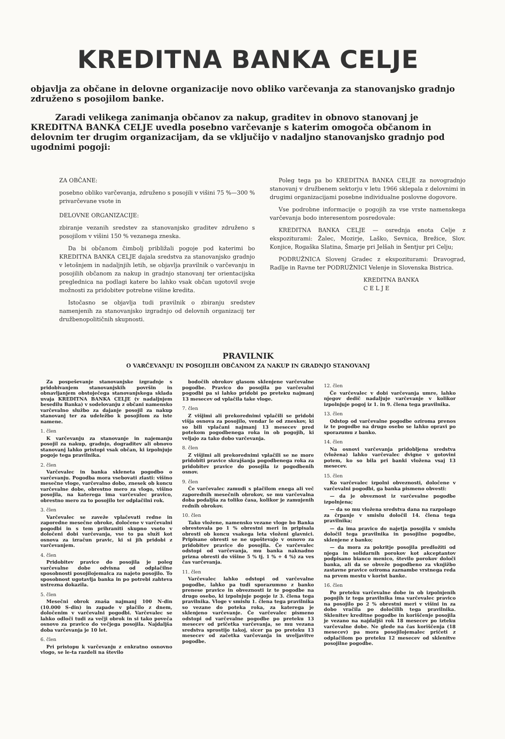KREDITNA BANKA CELJE
objavlja za občane in delovne organizacije novo obliko varčevanja za stanovanjsko gradnjo združeno s posojilom banke.
Zaradi velikega zanimanja občanov za nakup, graditev in obnovo stanovanj je KREDITNA BANKA CELJE uvedla posebno varčevanje s katerim omogoča občanom in delovnim ter drugim organizacijam, da se vključijo v nadaljno stanovanjsko gradnjo pod ugodnimi pogoji:
ZA OBČANE:
posebno obliko varčevanja, združeno s posojili v višini 75 %—300 % privarčevane vsote in
DELOVNE ORGANIZACIJE:
zbiranje vezanih sredstev za stanovanjsko graditev združeno s posojilom v višini 150 % vezanega zneska.
Da bi občanom čimbolj približali pogoje pod katerimi bo KREDITNA BANKA CELJE dajala sredstva za stanovanjsko gradnjo v letošnjem in nadaljnjih letih, se objavlja pravilnik o varčevanju in posojilih občanom za nakup in gradnjo stanovanj ter orientacijska preglednica na podlagi katere bo lahko vsak občan ugotovil svoje možnosti za pridobitev potrebne višine kredita.
Istočasno se objavlja tudi pravilnik o zbiranju sredstev namenjenih za stanovanjsko izgradnjo od delovnih organizacij ter družbenopolitičnih skupnosti.
Poleg tega pa bo KREDITNA BANKA CELJE za novogradnjo stanovanj v družbenem sektorju v letu 1966 sklepala z delovnimi in drugimi organizacijami posebne individualne poslovne dogovore.
Vse podrobne informacije o pogojih za vse vrste namenskega varčevanja bodo interesentom posredovale:
KREDITNA BANKA CELJE — osrednja enota Celje z ekspoziturami: Žalec, Mozirje, Laško, Sevnica, Brežice, Slov. Konjice, Rogaška Slatina, Šmarje pri Jelšah in Šentjur pri Celju;
PODRUŽNICA Slovenj Gradec z ekspoziturami: Dravograd, Radlje in Ravne ter PODRUŽNICI Velenje in Slovenska Bistrica.
KREDITNA BANKA
C E L J E
PRAVILNIK
O VARČEVANJU IN POSOJILIH OBČANOM ZA NAKUP IN GRADNJO STANOVANJ
Za pospeševanje stanovanjske izgradnje s pridobivanjem stanovanjskih površin in obnavljanjem obstoječega stanovanjskega sklada uvaja KREDITNA BANKA CELJE (v nadaljnjem besedilu Banka) v sodelovanju z občani namensko varčevalno službo za dajanje posojil za nakup stanovanj ter za udeležbo k posojilom za iste namene.
1. člen
K varčevanju za stanovanje in najemanju posojil za nakup, gradnjo, dograditev ali obnovo stanovanj lahko pristopi vsak občan, ki izpolnjuje pogoje tega pravilnika.
2. člen
Varčevalec in banka skleneta pogodbo o varčevanju. Pogodba mora vsebovati zlasti: višino mesečne vloge, varčevalno dobo, znesek ob koncu varčevalne dobe, obrestno mero za vlogo, višino posojila, na katerega ima varčevalec pravico, obrestno mero za to posojilo ter odplačilni rok.
3. člen
Varčevalec se zaveže vplačevati redne in zaporedne mesečne obroke, določene v varčevalni pogodbi in s tem prihraniti skupno vsoto v določeni dobi varčevanja, vse to pa služi kot osnova za izračun pravic, ki si jih pridobi z varčevanjem.
4. člen
Pridobitev pravice do posojila je poleg varčevalne dobe odvisna od odplačilne sposobnosti posojilojemalca za najeto posojilo. To sposobnost ugotavlja banka in po potrebi zahteva ustrezna dokazila.
5. člen
Mesečni obrok znaša najmanj 100 N-din (10.000 S-din) in zapade v plačilo z dnem, določenim v varčevalni pogodbi. Varčevalec se lahko odloči tudi za večji obrok in si tako poveča osnovo za pravico do večjega posojila. Najdaljša doba varčevanja je 10 let.
6. člen
Pri pristopu k varčevanju z enkratno osnovno vlogo, se le-ta razdeli na število
bodočih obrokov glasom sklenjene varčevalne pogodbe. Pravico do posojila po varčevalni pogodbi pa si lahko pridobi po preteku najmanj 13 mesecev od vplačila take vloge.
7. člen
Z višjimi ali prekorednimi vplačili se pridobi višja osnova za posojilo, vendar le od zneskov, ki so bili vplačani najmanj 13 mesecev pred potekom pogodbenega roka in ob pogojih, ki veljajo za tako dobo varčevanja.
8. člen
Z višjimi ali prekorednimi vplačili se ne more pridobiti pravice skrajšanja pogodbenega roka za pridobitev pravice do posojila iz pogodbenih osnov.
9. člen
Če varčevalec zamudi s plačilom enega ali več zaporednih mesečnih obrokov, se mu varčevalna doba podaljša za toliko časa, kolikor je zamujenih rednih obrokov.
10. člen
Tako vložene, namensko vezane vloge bo Banka obrestovala po 1 % obrestni meri in pripisala obresti ob koncu vsakega leta vloženi glavnici. Pripisane obresti se ne upoštevajo v osnovo za pridobitev pravice do posojila. Če varčevalec odstopi od varčevanja, mu banka naknadno prizna obresti do višine 5 % tj. 1 % + 4 %) za ves čas varčevanja.
11. člen
Varčevalec lahko odstopi od varčevalne pogodbe, lahko pa tudi sporazumno z banko prenese pravice in obveznosti iz te pogodbe na drugo osebo, ki izpolnjuje pogoje iz 3. člena tega pravilnika. Vloge v smislu 1. člena tega pravilnika so vezane do poteka roka, za katerega je sklenjeno varčevanje. Če varčevalec pismeno odstopi od varčevalne pogodbe po preteku 13 mesecev od pričetka varčevanja, se mu vezana sredstva sprostijo takoj, sicer pa po preteku 13 mesecev od začetka varčevanja in uveljavitve pogodbe.
12. člen
Če varčevalec v dobi varčevanja umre, lahko njegov dedič nadaljuje varčevanje v kolikor izpolnjuje pogoj iz 1. in 9. člena tega pravilnika.
13. člen
Odstop od varčevalne pogodbe oziroma prenos iz te pogodbe na drugo osebo se lahko opravi po sporazumu z banko.
14. člen
Na osnovi varčevanja pridobljena sredstva (vložena) lahko varčevalec dvigne v gotovini potem, ko so bila pri banki vložena vsaj 13 mesecev.
15. člen
Ko varčevalec izpolni obveznosti, določene v varčevalni pogodbi, ga banka pismeno obvesti:
— da je obveznost iz varčevalne pogodbe izpolnjena;
— da so mu vložena sredstva dana na razpolago za črpanje v smislu določil 14. člena tega pravilnika;
— da ima pravico do najetja posojila v smislu določil tega pravilnika in posojilne pogodbe, sklenjene z banko;
— da mora za pokritje posojila predložiti od njega in solidarnih porokov kot akceptantov podpisano bianco menico, število porokov določi banka, ali da se obveže pogodbeno za vknjižbo zastavne pravice oziroma zaznambe vrstnega reda na prvem mestu v korist banke.
16. člen
Po preteku varčevalne dobe in ob izpolnjenih pogojih iz tega pravilnika ima varčevalec pravico na posojilo po 2 % obrestni meri v višini in za dobo vračila po določilih tega pravilnika. Sklenitev kreditne pogodbe in koriščenje posojila je vezano na najdaljši rok 18 mesecev po izteku varčevalne dobe. Ne glede na čas koriščenja (18 mesecev) pa mora posojilojemalec pričeti z odplačilom po preteku 12 mesecev od sklenitve posojilne pogodbe.